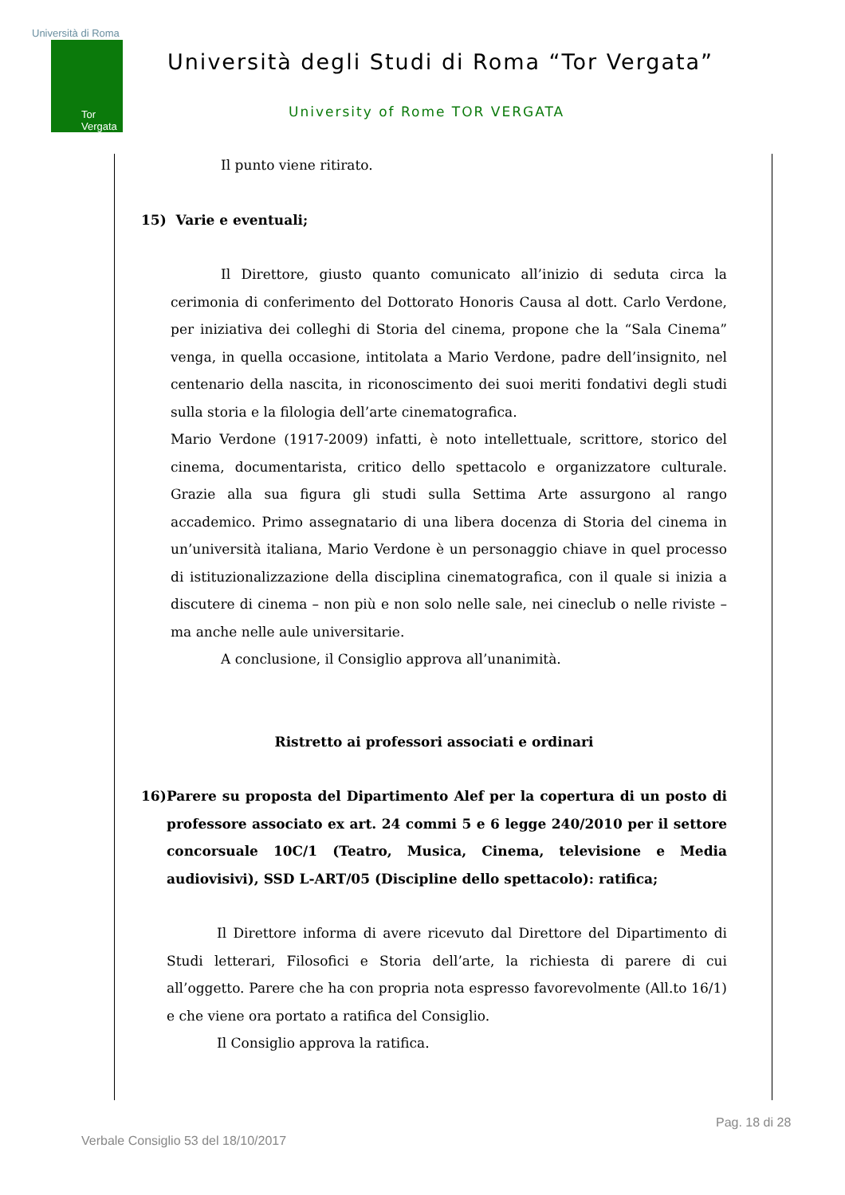Università di Roma
Tor Vergata
Università degli Studi di Roma “Tor Vergata”
University of Rome TOR VERGATA
Il punto viene ritirato.
15) Varie e eventuali;
Il Direttore, giusto quanto comunicato all’inizio di seduta circa la cerimonia di conferimento del Dottorato Honoris Causa al dott. Carlo Verdone, per iniziativa dei colleghi di Storia del cinema, propone che la “Sala Cinema” venga, in quella occasione, intitolata a Mario Verdone, padre dell’insignito, nel centenario della nascita, in riconoscimento dei suoi meriti fondativi degli studi sulla storia e la filologia dell’arte cinematografica.
Mario Verdone (1917-2009) infatti, è noto intellettuale, scrittore, storico del cinema, documentarista, critico dello spettacolo e organizzatore culturale. Grazie alla sua figura gli studi sulla Settima Arte assurgono al rango accademico. Primo assegnatario di una libera docenza di Storia del cinema in un’università italiana, Mario Verdone è un personaggio chiave in quel processo di istituzionalizzazione della disciplina cinematografica, con il quale si inizia a discutere di cinema – non più e non solo nelle sale, nei cineclub o nelle riviste – ma anche nelle aule universitarie.
A conclusione, il Consiglio approva all’unanimità.
Ristretto ai professori associati e ordinari
16) Parere su proposta del Dipartimento Alef per la copertura di un posto di professore associato ex art. 24 commi 5 e 6 legge 240/2010 per il settore concorsuale 10C/1 (Teatro, Musica, Cinema, televisione e Media audiovisivi), SSD L-ART/05 (Discipline dello spettacolo): ratifica;
Il Direttore informa di avere ricevuto dal Direttore del Dipartimento di Studi letterari, Filosofici e Storia dell’arte, la richiesta di parere di cui all’oggetto. Parere che ha con propria nota espresso favorevolmente (All.to 16/1) e che viene ora portato a ratifica del Consiglio.
Il Consiglio approva la ratifica.
Pag. 18 di 28
Verbale Consiglio 53 del 18/10/2017